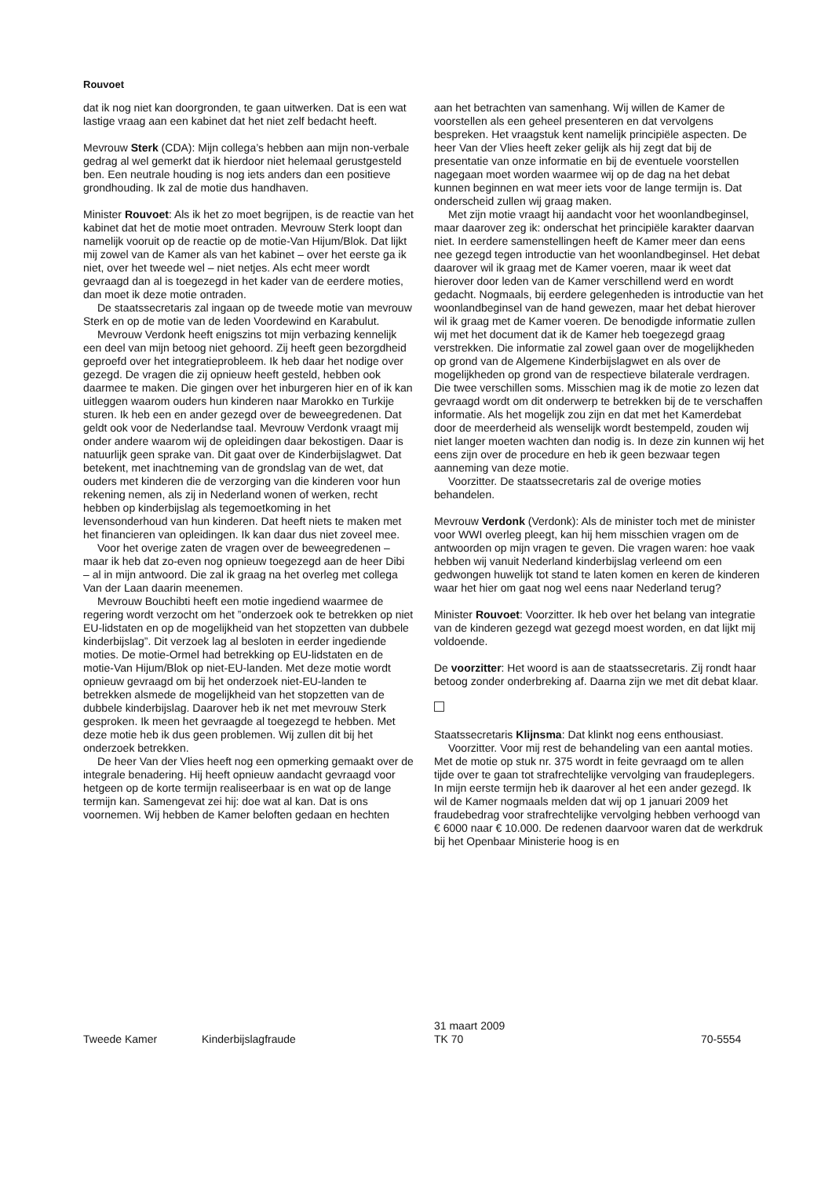Rouvoet
dat ik nog niet kan doorgronden, te gaan uitwerken. Dat is een wat lastige vraag aan een kabinet dat het niet zelf bedacht heeft.
Mevrouw Sterk (CDA): Mijn collega’s hebben aan mijn non-verbale gedrag al wel gemerkt dat ik hierdoor niet helemaal gerustgesteld ben. Een neutrale houding is nog iets anders dan een positieve grondhouding. Ik zal de motie dus handhaven.
Minister Rouvoet: Als ik het zo moet begrijpen, is de reactie van het kabinet dat het de motie moet ontraden. Mevrouw Sterk loopt dan namelijk vooruit op de reactie op de motie-Van Hijum/Blok. Dat lijkt mij zowel van de Kamer als van het kabinet – over het eerste ga ik niet, over het tweede wel – niet netjes. Als echt meer wordt gevraagd dan al is toegezegd in het kader van de eerdere moties, dan moet ik deze motie ontraden.
De staatssecretaris zal ingaan op de tweede motie van mevrouw Sterk en op de motie van de leden Voordewind en Karabulut.
Mevrouw Verdonk heeft enigszins tot mijn verbazing kennelijk een deel van mijn betoog niet gehoord. Zij heeft geen bezorgdheid geproefd over het integratieprobleem. Ik heb daar het nodige over gezegd. De vragen die zij opnieuw heeft gesteld, hebben ook daarmee te maken. Die gingen over het inburgeren hier en of ik kan uitleggen waarom ouders hun kinderen naar Marokko en Turkije sturen. Ik heb een en ander gezegd over de beweegredenen. Dat geldt ook voor de Nederlandse taal. Mevrouw Verdonk vraagt mij onder andere waarom wij de opleidingen daar bekostigen. Daar is natuurlijk geen sprake van. Dit gaat over de Kinderbijslagwet. Dat betekent, met inachtneming van de grondslag van de wet, dat ouders met kinderen die de verzorging van die kinderen voor hun rekening nemen, als zij in Nederland wonen of werken, recht hebben op kinderbijslag als tegemoetkoming in het levensonderhoud van hun kinderen. Dat heeft niets te maken met het financieren van opleidingen. Ik kan daar dus niet zoveel mee.
Voor het overige zaten de vragen over de beweegredenen – maar ik heb dat zo-even nog opnieuw toegezegd aan de heer Dibi – al in mijn antwoord. Die zal ik graag na het overleg met collega Van der Laan daarin meenemen.
Mevrouw Bouchibti heeft een motie ingediend waarmee de regering wordt verzocht om het ”onderzoek ook te betrekken op niet EU-lidstaten en op de mogelijkheid van het stopzetten van dubbele kinderbijslag”. Dit verzoek lag al besloten in eerder ingediende moties. De motie-Ormel had betrekking op EU-lidstaten en de motie-Van Hijum/Blok op niet-EU-landen. Met deze motie wordt opnieuw gevraagd om bij het onderzoek niet-EU-landen te betrekken alsmede de mogelijkheid van het stopzetten van de dubbele kinderbijslag. Daarover heb ik net met mevrouw Sterk gesproken. Ik meen het gevraagde al toegezegd te hebben. Met deze motie heb ik dus geen problemen. Wij zullen dit bij het onderzoek betrekken.
De heer Van der Vlies heeft nog een opmerking gemaakt over de integrale benadering. Hij heeft opnieuw aandacht gevraagd voor hetgeen op de korte termijn realiseerbaar is en wat op de lange termijn kan. Samengevat zei hij: doe wat al kan. Dat is ons voornemen. Wij hebben de Kamer beloften gedaan en hechten
aan het betrachten van samenhang. Wij willen de Kamer de voorstellen als een geheel presenteren en dat vervolgens bespreken. Het vraagstuk kent namelijk principiële aspecten. De heer Van der Vlies heeft zeker gelijk als hij zegt dat bij de presentatie van onze informatie en bij de eventuele voorstellen nagegaan moet worden waarmee wij op de dag na het debat kunnen beginnen en wat meer iets voor de lange termijn is. Dat onderscheid zullen wij graag maken.
Met zijn motie vraagt hij aandacht voor het woonlandbeginsel, maar daarover zeg ik: onderschat het principiële karakter daarvan niet. In eerdere samenstellingen heeft de Kamer meer dan eens nee gezegd tegen introductie van het woonlandbeginsel. Het debat daarover wil ik graag met de Kamer voeren, maar ik weet dat hierover door leden van de Kamer verschillend werd en wordt gedacht. Nogmaals, bij eerdere gelegenheden is introductie van het woonlandbeginsel van de hand gewezen, maar het debat hierover wil ik graag met de Kamer voeren. De benodigde informatie zullen wij met het document dat ik de Kamer heb toegezegd graag verstrekken. Die informatie zal zowel gaan over de mogelijkheden op grond van de Algemene Kinderbijslagwet en als over de mogelijkheden op grond van de respectieve bilaterale verdragen. Die twee verschillen soms. Misschien mag ik de motie zo lezen dat gevraagd wordt om dit onderwerp te betrekken bij de te verschaffen informatie. Als het mogelijk zou zijn en dat met het Kamerdebat door de meerderheid als wenselijk wordt bestempeld, zouden wij niet langer moeten wachten dan nodig is. In deze zin kunnen wij het eens zijn over de procedure en heb ik geen bezwaar tegen aanneming van deze motie.
Voorzitter. De staatssecretaris zal de overige moties behandelen.
Mevrouw Verdonk (Verdonk): Als de minister toch met de minister voor WWI overleg pleegt, kan hij hem misschien vragen om de antwoorden op mijn vragen te geven. Die vragen waren: hoe vaak hebben wij vanuit Nederland kinderbijslag verleend om een gedwongen huwelijk tot stand te laten komen en keren de kinderen waar het hier om gaat nog wel eens naar Nederland terug?
Minister Rouvoet: Voorzitter. Ik heb over het belang van integratie van de kinderen gezegd wat gezegd moest worden, en dat lijkt mij voldoende.
De voorzitter: Het woord is aan de staatssecretaris. Zij rondt haar betoog zonder onderbreking af. Daarna zijn we met dit debat klaar.
Staatssecretaris Klijnsma: Dat klinkt nog eens enthousiast.
Voorzitter. Voor mij rest de behandeling van een aantal moties. Met de motie op stuk nr. 375 wordt in feite gevraagd om te allen tijde over te gaan tot strafrechtelijke vervolging van fraudeplegers. In mijn eerste termijn heb ik daarover al het een ander gezegd. Ik wil de Kamer nogmaals melden dat wij op 1 januari 2009 het fraudebedrag voor strafrechtelijke vervolging hebben verhoogd van € 6000 naar € 10.000. De redenen daarvoor waren dat de werkdruk bij het Openbaar Ministerie hoog is en
Tweede Kamer
Kinderbijslagfraude
31 maart 2009
TK 70
70-5554